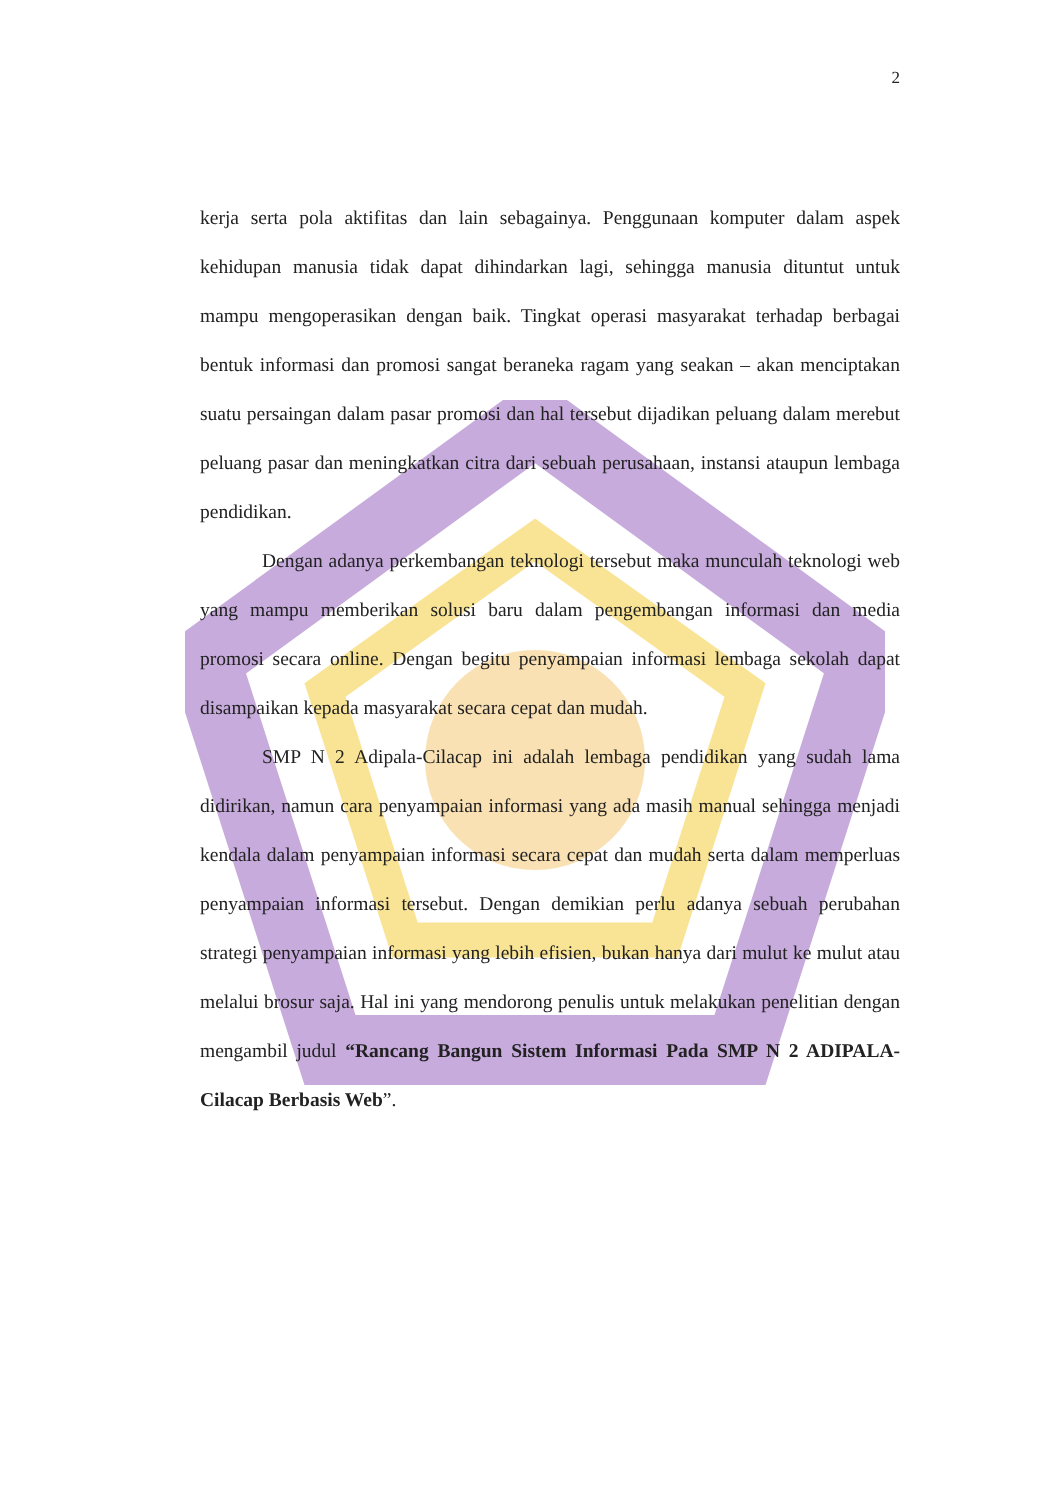2
kerja serta pola aktifitas dan lain sebagainya. Penggunaan komputer dalam aspek kehidupan manusia tidak dapat dihindarkan lagi, sehingga manusia dituntut untuk mampu mengoperasikan dengan baik. Tingkat operasi masyarakat terhadap berbagai bentuk informasi dan promosi sangat beraneka ragam yang seakan – akan menciptakan suatu persaingan dalam pasar promosi dan hal tersebut dijadikan peluang dalam merebut peluang pasar dan meningkatkan citra dari sebuah perusahaan, instansi ataupun lembaga pendidikan.
Dengan adanya perkembangan teknologi tersebut maka munculah teknologi web yang mampu memberikan solusi baru dalam pengembangan informasi dan media promosi secara online. Dengan begitu penyampaian informasi lembaga sekolah dapat disampaikan kepada masyarakat secara cepat dan mudah.
SMP N 2 Adipala-Cilacap ini adalah lembaga pendidikan yang sudah lama didirikan, namun cara penyampaian informasi yang ada masih manual sehingga menjadi kendala dalam penyampaian informasi secara cepat dan mudah serta dalam memperluas penyampaian informasi tersebut. Dengan demikian perlu adanya sebuah perubahan strategi penyampaian informasi yang lebih efisien, bukan hanya dari mulut ke mulut atau melalui brosur saja. Hal ini yang mendorong penulis untuk melakukan penelitian dengan mengambil judul “Rancang Bangun Sistem Informasi Pada SMP N 2 ADIPALA-Cilacap Berbasis Web”.